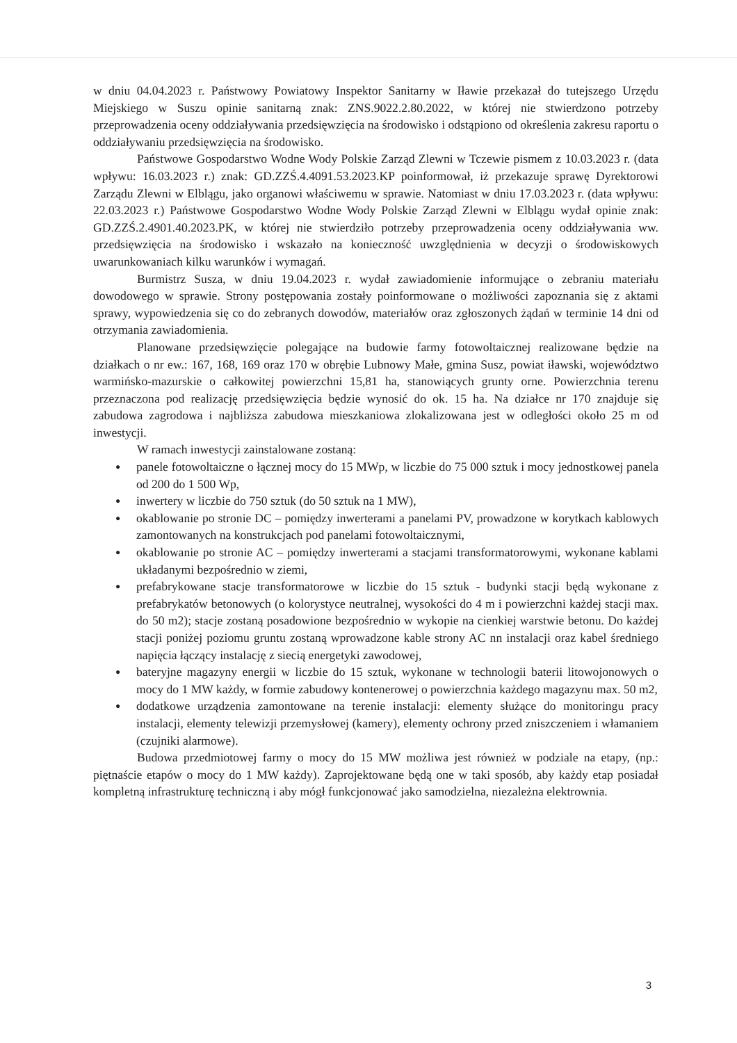w dniu 04.04.2023 r. Państwowy Powiatowy Inspektor Sanitarny w Iławie przekazał do tutejszego Urzędu Miejskiego w Suszu opinie sanitarną znak: ZNS.9022.2.80.2022, w której nie stwierdzono potrzeby przeprowadzenia oceny oddziaływania przedsięwzięcia na środowisko i odstąpiono od określenia zakresu raportu o oddziaływaniu przedsięwzięcia na środowisko.
Państwowe Gospodarstwo Wodne Wody Polskie Zarząd Zlewni w Tczewie pismem z 10.03.2023 r. (data wpływu: 16.03.2023 r.) znak: GD.ZZŚ.4.4091.53.2023.KP poinformował, iż przekazuje sprawę Dyrektorowi Zarządu Zlewni w Elblągu, jako organowi właściwemu w sprawie. Natomiast w dniu 17.03.2023 r. (data wpływu: 22.03.2023 r.) Państwowe Gospodarstwo Wodne Wody Polskie Zarząd Zlewni w Elblągu wydał opinie znak: GD.ZZŚ.2.4901.40.2023.PK, w której nie stwierdziło potrzeby przeprowadzenia oceny oddziaływania ww. przedsięwzięcia na środowisko i wskazało na konieczność uwzględnienia w decyzji o środowiskowych uwarunkowaniach kilku warunków i wymagań.
Burmistrz Susza, w dniu 19.04.2023 r. wydał zawiadomienie informujące o zebraniu materiału dowodowego w sprawie. Strony postępowania zostały poinformowane o możliwości zapoznania się z aktami sprawy, wypowiedzenia się co do zebranych dowodów, materiałów oraz zgłoszonych żądań w terminie 14 dni od otrzymania zawiadomienia.
Planowane przedsięwzięcie polegające na budowie farmy fotowoltaicznej realizowane będzie na działkach o nr ew.: 167, 168, 169 oraz 170 w obrębie Lubnowy Małe, gmina Susz, powiat iławski, województwo warmińsko-mazurskie o całkowitej powierzchni 15,81 ha, stanowiących grunty orne. Powierzchnia terenu przeznaczona pod realizację przedsięwzięcia będzie wynosić do ok. 15 ha. Na działce nr 170 znajduje się zabudowa zagrodowa i najbliższa zabudowa mieszkaniowa zlokalizowana jest w odległości około 25 m od inwestycji.
W ramach inwestycji zainstalowane zostaną:
● panele fotowoltaiczne o łącznej mocy do 15 MWp, w liczbie do 75 000 sztuk i mocy jednostkowej panela od 200 do 1 500 Wp,
● inwertery w liczbie do 750 sztuk (do 50 sztuk na 1 MW),
● okablowanie po stronie DC – pomiędzy inwerterami a panelami PV, prowadzone w korytkach kablowych zamontowanych na konstrukcjach pod panelami fotowoltaicznymi,
● okablowanie po stronie AC – pomiędzy inwerterami a stacjami transformatorowymi, wykonane kablami układanymi bezpośrednio w ziemi,
● prefabrykowane stacje transformatorowe w liczbie do 15 sztuk - budynki stacji będą wykonane z prefabrykatów betonowych (o kolorystyce neutralnej, wysokości do 4 m i powierzchni każdej stacji max. do 50 m2); stacje zostaną posadowione bezpośrednio w wykopie na cienkiej warstwie betonu. Do każdej stacji poniżej poziomu gruntu zostaną wprowadzone kable strony AC nn instalacji oraz kabel średniego napięcia łączący instalację z siecią energetyki zawodowej,
● bateryjne magazyny energii w liczbie do 15 sztuk, wykonane w technologii baterii litowojonowych o mocy do 1 MW każdy, w formie zabudowy kontenerowej o powierzchnia każdego magazynu max. 50 m2,
● dodatkowe urządzenia zamontowane na terenie instalacji: elementy służące do monitoringu pracy instalacji, elementy telewizji przemysłowej (kamery), elementy ochrony przed zniszczeniem i włamaniem (czujniki alarmowe).
Budowa przedmiotowej farmy o mocy do 15 MW możliwa jest również w podziale na etapy, (np.: piętnaście etapów o mocy do 1 MW każdy). Zaprojektowane będą one w taki sposób, aby każdy etap posiadał kompletną infrastrukturę techniczną i aby mógł funkcjonować jako samodzielna, niezależna elektrownia.
3